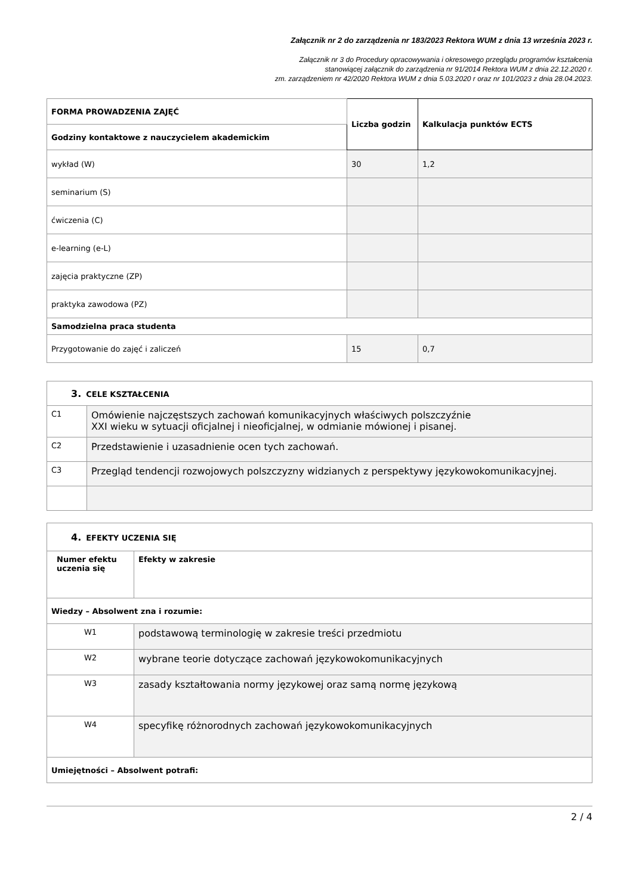Załącznik nr 2 do zarządzenia nr 183/2023 Rektora WUM z dnia 13 września 2023 r.
Załącznik nr 3 do Procedury opracowywania i okresowego przeglądu programów kształcenia
stanowiącej załącznik do zarządzenia nr 91/2014 Rektora WUM z dnia 22.12.2020 r.
zm. zarządzeniem nr 42/2020 Rektora WUM z dnia 5.03.2020 r oraz nr 101/2023 z dnia 28.04.2023.
| FORMA PROWADZENIA ZAJĘĆ | Liczba godzin | Kalkulacja punktów ECTS |
| --- | --- | --- |
| Godziny kontaktowe z nauczycielem akademickim | | |
| wykład (W) | 30 | 1,2 |
| seminarium (S) | | |
| ćwiczenia (C) | | |
| e-learning (e-L) | | |
| zajęcia praktyczne (ZP) | | |
| praktyka zawodowa (PZ) | | |
| Samodzielna praca studenta | | |
| Przygotowanie do zajęć i zaliczeń | 15 | 0,7 |
| 3. CELE KSZTAŁCENIA | |
| C1 | Omówienie najczęstszych zachowań komunikacyjnych właściwych polszczyźnie XXI wieku w sytuacji oficjalnej i nieoficjalnej, w odmianie mówionej i pisanej. |
| C2 | Przedstawienie i uzasadnienie ocen tych zachowań. |
| C3 | Przegląd tendencji rozwojowych polszczyzny widzianych z perspektywy językowokomunikacyjnej. |
| 4. EFEKTY UCZENIA SIĘ | |
| Numer efektu uczenia się | Efekty w zakresie |
| Wiedzy – Absolwent zna i rozumie: | |
| W1 | podstawową terminologię w zakresie treści przedmiotu |
| W2 | wybrane teorie dotyczące zachowań językowokomunikacyjnych |
| W3 | zasady kształtowania normy językowej oraz samą normę językową |
| W4 | specyfikę różnorodnych zachowań językowokomunikacyjnych |
| Umiejętności – Absolwent potrafi: | |
2 / 4